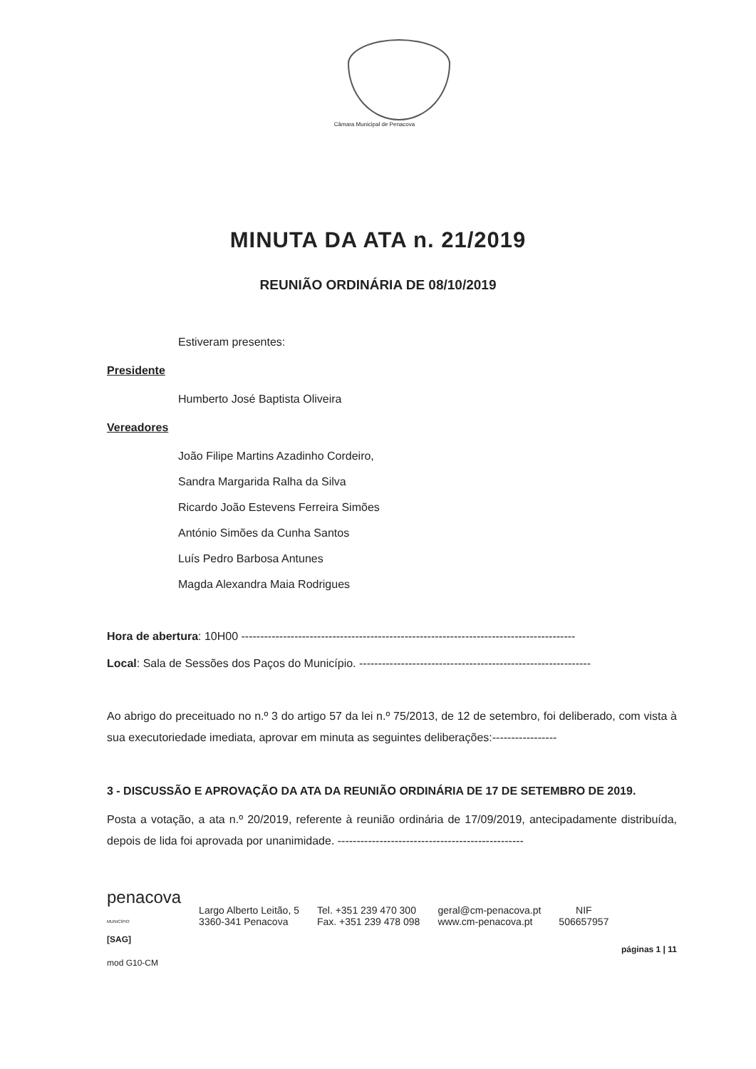Câmara Municipal de Penacova
MINUTA DA ATA n. 21/2019
REUNIÃO ORDINÁRIA DE 08/10/2019
Estiveram presentes:
Presidente
Humberto José Baptista Oliveira
Vereadores
João Filipe Martins Azadinho Cordeiro,
Sandra Margarida Ralha da Silva
Ricardo João Estevens Ferreira Simões
António Simões da Cunha Santos
Luís Pedro Barbosa Antunes
Magda Alexandra Maia Rodrigues
Hora de abertura: 10H00 ----------------------------------------------------------------------------------------
Local: Sala de Sessões dos Paços do Município. -------------------------------------------------------------
Ao abrigo do preceituado no n.º 3 do artigo 57 da lei n.º 75/2013, de 12 de setembro, foi deliberado, com vista à sua executoriedade imediata, aprovar em minuta as seguintes deliberações:-----------------
3 - DISCUSSÃO E APROVAÇÃO DA ATA DA REUNIÃO ORDINÁRIA DE 17 DE SETEMBRO DE 2019.
Posta a votação, a ata n.º 20/2019, referente à reunião ordinária de 17/09/2019, antecipadamente distribuída, depois de lida foi aprovada por unanimidade. -------------------------------------------------
penacova
MUNICÍPIO
Largo Alberto Leitão, 5
3360-341 Penacova
Tel. +351 239 470 300
Fax. +351 239 478 098
geral@cm-penacova.pt
www.cm-penacova.pt
NIF
506657957
[SAG]
páginas 1 | 11
mod G10-CM